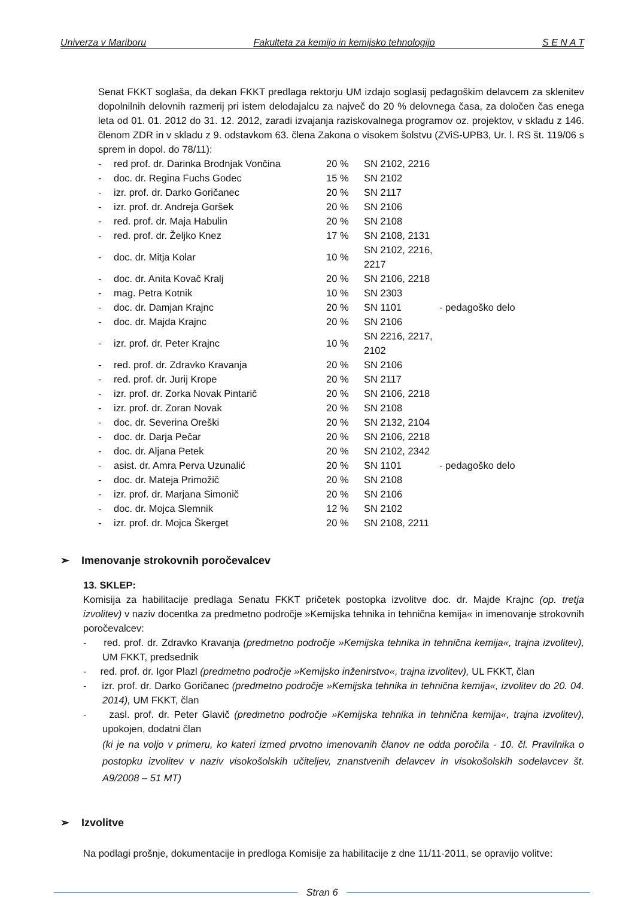Univerza v Mariboru Fakulteta za kemijo in kemijsko tehnologijo S E N A T
Senat FKKT soglaša, da dekan FKKT predlaga rektorju UM izdajo soglasij pedagoškim delavcem za sklenitev dopolnilnih delovnih razmerij pri istem delodajalcu za največ do 20 % delovnega časa, za določen čas enega leta od 01. 01. 2012 do 31. 12. 2012, zaradi izvajanja raziskovalnega programov oz. projektov, v skladu z 146. členom ZDR in v skladu z 9. odstavkom 63. člena Zakona o visokem šolstvu (ZViS-UPB3, Ur. l. RS št. 119/06 s sprem in dopol. do 78/11):
| - | red prof. dr. Darinka Brodnjak Vončina | 20 % | SN 2102, 2216 | |
| - | doc. dr. Regina Fuchs Godec | 15 % | SN 2102 | |
| - | izr. prof. dr. Darko Goričanec | 20 % | SN 2117 | |
| - | izr. prof. dr. Andreja Goršek | 20 % | SN 2106 | |
| - | red. prof. dr. Maja Habulin | 20 % | SN 2108 | |
| - | red. prof. dr. Željko Knez | 17 % | SN 2108, 2131 | |
| - | doc. dr. Mitja Kolar | 10 % | SN 2102, 2216, 2217 | |
| - | doc. dr. Anita Kovač Kralj | 20 % | SN 2106, 2218 | |
| - | mag. Petra Kotnik | 10 % | SN 2303 | |
| - | doc. dr. Damjan Krajnc | 20 % | SN 1101 | - pedagoško delo |
| - | doc. dr. Majda Krajnc | 20 % | SN 2106 | |
| - | izr. prof. dr. Peter Krajnc | 10 % | SN 2216, 2217, 2102 | |
| - | red. prof. dr. Zdravko Kravanja | 20 % | SN 2106 | |
| - | red. prof. dr. Jurij Krope | 20 % | SN 2117 | |
| - | izr. prof. dr. Zorka Novak Pintarič | 20 % | SN 2106, 2218 | |
| - | izr. prof. dr. Zoran Novak | 20 % | SN 2108 | |
| - | doc. dr. Severina Oreški | 20 % | SN 2132, 2104 | |
| - | doc. dr. Darja Pečar | 20 % | SN 2106, 2218 | |
| - | doc. dr. Aljana Petek | 20 % | SN 2102, 2342 | |
| - | asist. dr. Amra Perva Uzunalić | 20 % | SN 1101 | - pedagoško delo |
| - | doc. dr. Mateja Primožič | 20 % | SN 2108 | |
| - | izr. prof. dr. Marjana Simonič | 20 % | SN 2106 | |
| - | doc. dr. Mojca Slemnik | 12 % | SN 2102 | |
| - | izr. prof. dr. Mojca Škerget | 20 % | SN 2108, 2211 | |
➢ Imenovanje strokovnih poročevalcev
13. SKLEP:
Komisija za habilitacije predlaga Senatu FKKT pričetek postopka izvolitve doc. dr. Majde Krajnc (op. tretja izvolitev) v naziv docentka za predmetno področje »Kemijska tehnika in tehnična kemija« in imenovanje strokovnih poročevalcev:
- red. prof. dr. Zdravko Kravanja (predmetno področje »Kemijska tehnika in tehnična kemija«, trajna izvolitev), UM FKKT, predsednik
- red. prof. dr. Igor Plazl (predmetno področje »Kemijsko inženirstvo«, trajna izvolitev), UL FKKT, član
- izr. prof. dr. Darko Goričanec (predmetno področje »Kemijska tehnika in tehnična kemija«, izvolitev do 20. 04. 2014), UM FKKT, član
- zasl. prof. dr. Peter Glavič (predmetno področje »Kemijska tehnika in tehnična kemija«, trajna izvolitev), upokojen, dodatni član
(ki je na voljo v primeru, ko kateri izmed prvotno imenovanih članov ne odda poročila - 10. čl. Pravilnika o postopku izvolitev v naziv visokošolskih učiteljev, znanstvenih delavcev in visokošolskih sodelavcev št. A9/2008 – 51 MT)
➢ Izvolitve
Na podlagi prošnje, dokumentacije in predloga Komisije za habilitacije z dne 11/11-2011, se opravijo volitve:
Stran 6